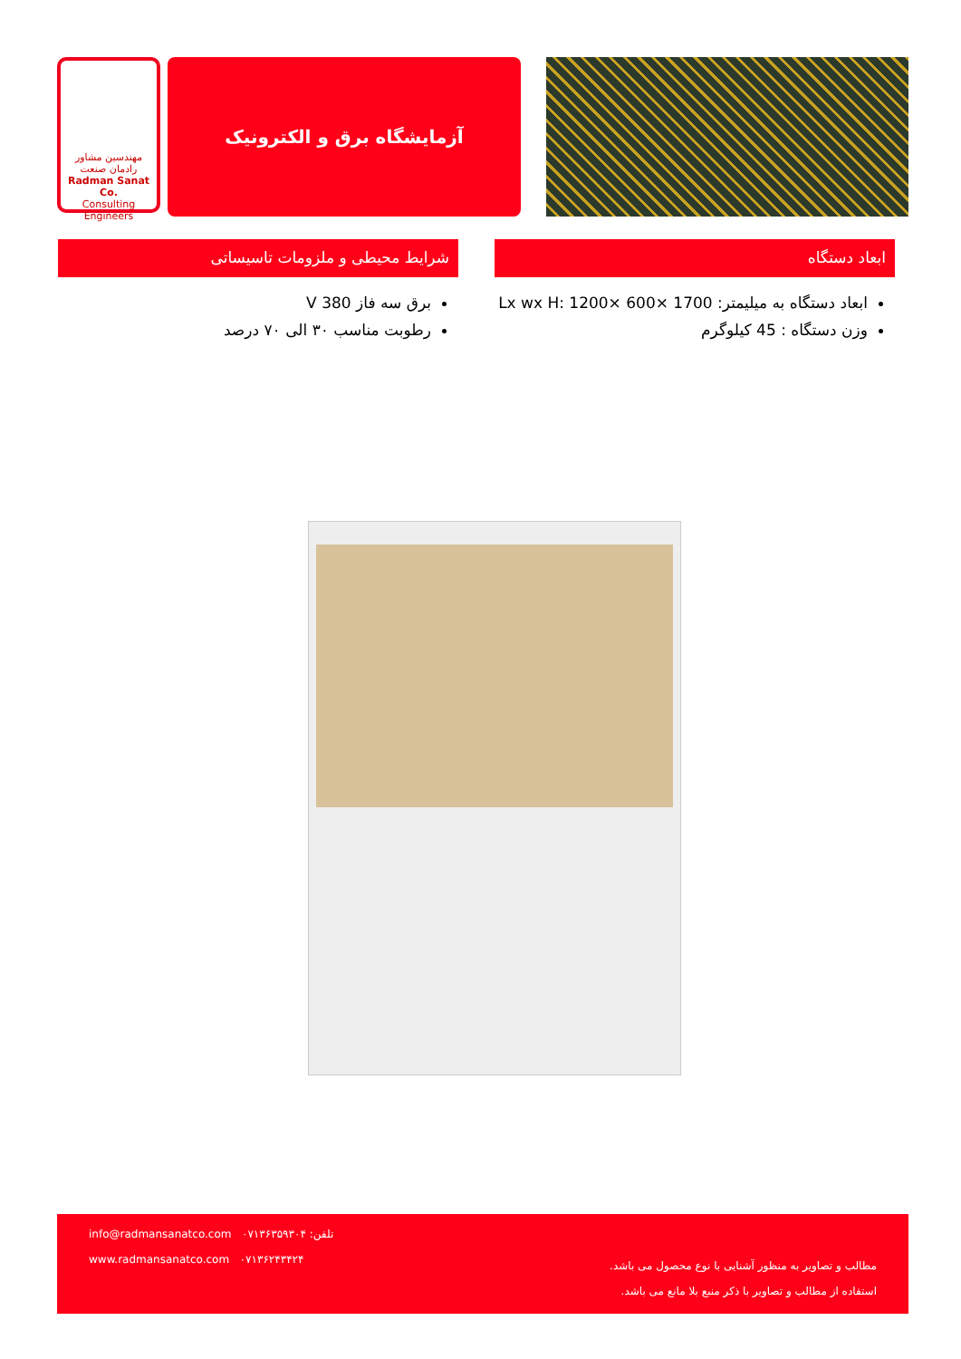مهندسین مشاور
رادمان صنعت
Radman Sanat Co.
Consulting Engineers
آزمایشگاه برق و الکترونیک
ابعاد دستگاه
ابعاد دستگاه به میلیمتر: Lx wx H: 1200× 600× 1700
وزن دستگاه : 45 کیلوگرم
شرایط محیطی و ملزومات تاسیساتی
برق سه فاز 380 V
رطوبت مناسب ۳۰ الی ۷۰ درصد
info@radmansanatco.com تلفن: ۰۷۱۳۶۳۵۹۳۰۴
www.radmansanatco.com ۰۷۱۳۶۲۴۳۴۲۴
مطالب و تصاویر به منظور آشنایی با نوع محصول می باشد.
استفاده از مطالب و تصاویر با ذکر منبع بلا مانع می باشد.